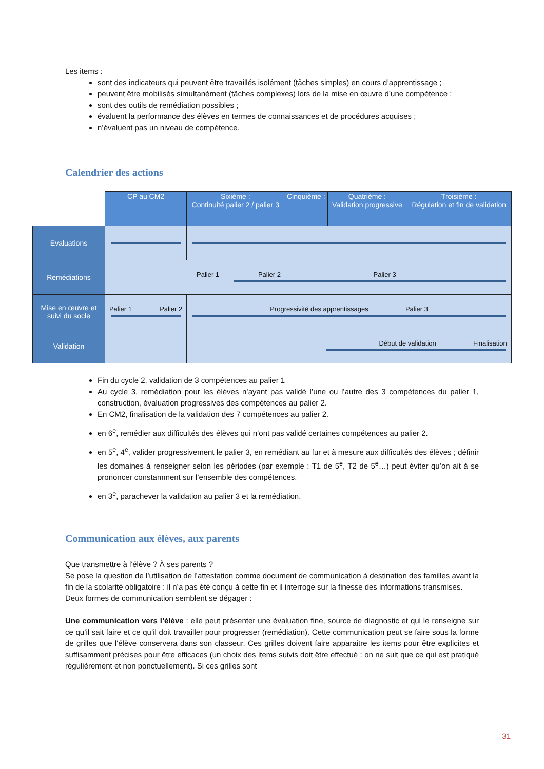Les items :
sont des indicateurs qui peuvent être travaillés isolément (tâches simples) en cours d’apprentissage ;
peuvent être mobilisés simultanément (tâches complexes) lors de la mise en œuvre d’une compétence ;
sont des outils de remédiation possibles ;
évaluent la performance des élèves en termes de connaissances et de procédures acquises ;
n’évaluent pas un niveau de compétence.
Calendrier des actions
| | CP au CM2 | Sixième : Continuité palier 2 / palier 3 | Cinquième : | Quatrième : Validation progressive | Troisième : Régulation et fin de validation |
| Evaluations | | | | | |
| Remédiations | Palier 1 Palier 2 Palier 3 | | | | |
| Mise en œuvre et suivi du socle | Palier 1 Palier 2 | Progressivité des apprentissages Palier 3 | | | |
| Validation | | Début de validation Finalisation | | | |
Fin du cycle 2, validation de 3 compétences au palier 1
Au cycle 3, remédiation pour les élèves n’ayant pas validé l’une ou l’autre des 3 compétences du palier 1, construction, évaluation progressives des compétences au palier 2.
En CM2, finalisation de la validation des 7 compétences au palier 2.
en 6<sup>e</sup>, remédier aux difficultés des élèves qui n’ont pas validé certaines compétences au palier 2.
en 5<sup>e</sup>, 4<sup>e</sup>, valider progressivement le palier 3, en remédiant au fur et à mesure aux difficultés des élèves ; définir les domaines à renseigner selon les périodes (par exemple : T1 de 5<sup>e</sup>, T2 de 5<sup>e</sup>…) peut éviter qu’on ait à se prononcer constamment sur l’ensemble des compétences.
en 3<sup>e</sup>, parachever la validation au palier 3 et la remédiation.
Communication aux élèves, aux parents
Que transmettre à l'élève ? À ses parents ?
Se pose la question de l’utilisation de l’attestation comme document de communication à destination des familles avant la fin de la scolarité obligatoire : il n’a pas été conçu à cette fin et il interroge sur la finesse des informations transmises.
Deux formes de communication semblent se dégager :
Une communication vers l’élève : elle peut présenter une évaluation fine, source de diagnostic et qui le renseigne sur ce qu’il sait faire et ce qu’il doit travailler pour progresser (remédiation). Cette communication peut se faire sous la forme de grilles que l'élève conservera dans son classeur. Ces grilles doivent faire apparaitre les items pour être explicites et suffisamment précises pour être efficaces (un choix des items suivis doit être effectué : on ne suit que ce qui est pratiqué régulièrement et non ponctuellement). Si ces grilles sont
31